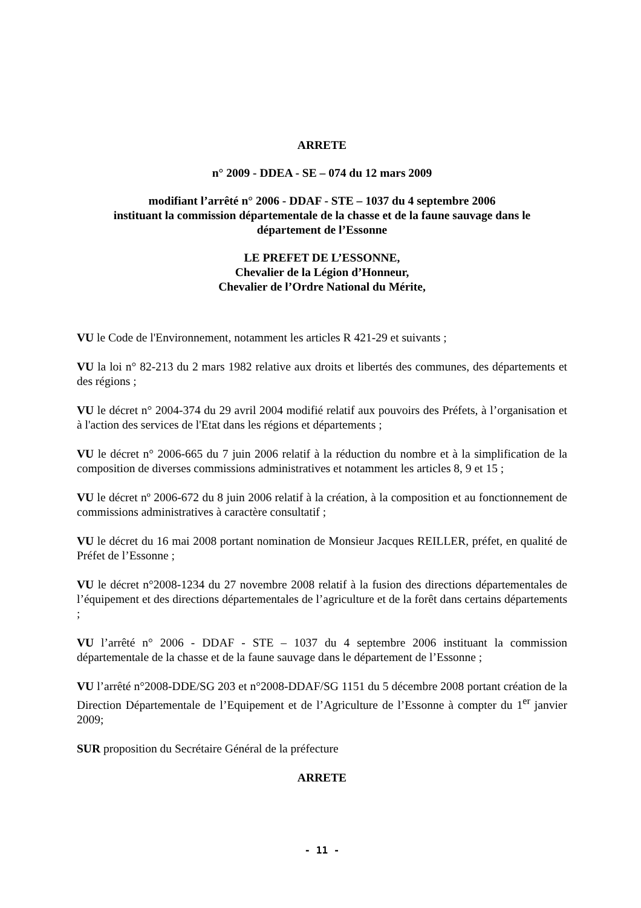ARRETE
n° 2009 - DDEA - SE – 074 du 12 mars 2009
modifiant l’arrêté n° 2006 - DDAF - STE – 1037 du 4 septembre 2006
instituant la commission départementale de la chasse et de la faune sauvage dans le
département de l’Essonne
LE PREFET DE L’ESSONNE,
Chevalier de la Légion d’Honneur,
Chevalier de l’Ordre National du Mérite,
VU le Code de l'Environnement, notamment les articles R 421-29 et suivants ;
VU la loi n° 82-213 du 2 mars 1982 relative aux droits et libertés des communes, des départements et des régions ;
VU le décret n° 2004-374 du 29 avril 2004 modifié relatif aux pouvoirs des Préfets, à l’organisation et à l'action des services de l'Etat dans les régions et départements ;
VU le décret n° 2006-665 du 7 juin 2006 relatif à la réduction du nombre et à la simplification de la composition de diverses commissions administratives et notamment les articles 8, 9 et 15 ;
VU le décret nº 2006-672 du 8 juin 2006 relatif à la création, à la composition et au fonctionnement de commissions administratives à caractère consultatif ;
VU le décret du 16 mai 2008 portant nomination de Monsieur Jacques REILLER, préfet, en qualité de Préfet de l’Essonne ;
VU le décret n°2008-1234 du 27 novembre 2008 relatif à la fusion des directions départementales de l’équipement et des directions départementales de l’agriculture et de la forêt dans certains départements ;
VU l’arrêté n° 2006 - DDAF - STE – 1037 du 4 septembre 2006 instituant la commission départementale de la chasse et de la faune sauvage dans le département de l’Essonne ;
VU l’arrêté n°2008-DDE/SG 203 et n°2008-DDAF/SG 1151 du 5 décembre 2008 portant création de la Direction Départementale de l’Equipement et de l’Agriculture de l’Essonne à compter du 1<sup>er</sup> janvier 2009;
SUR proposition du Secrétaire Général de la préfecture
ARRETE
- 11 -